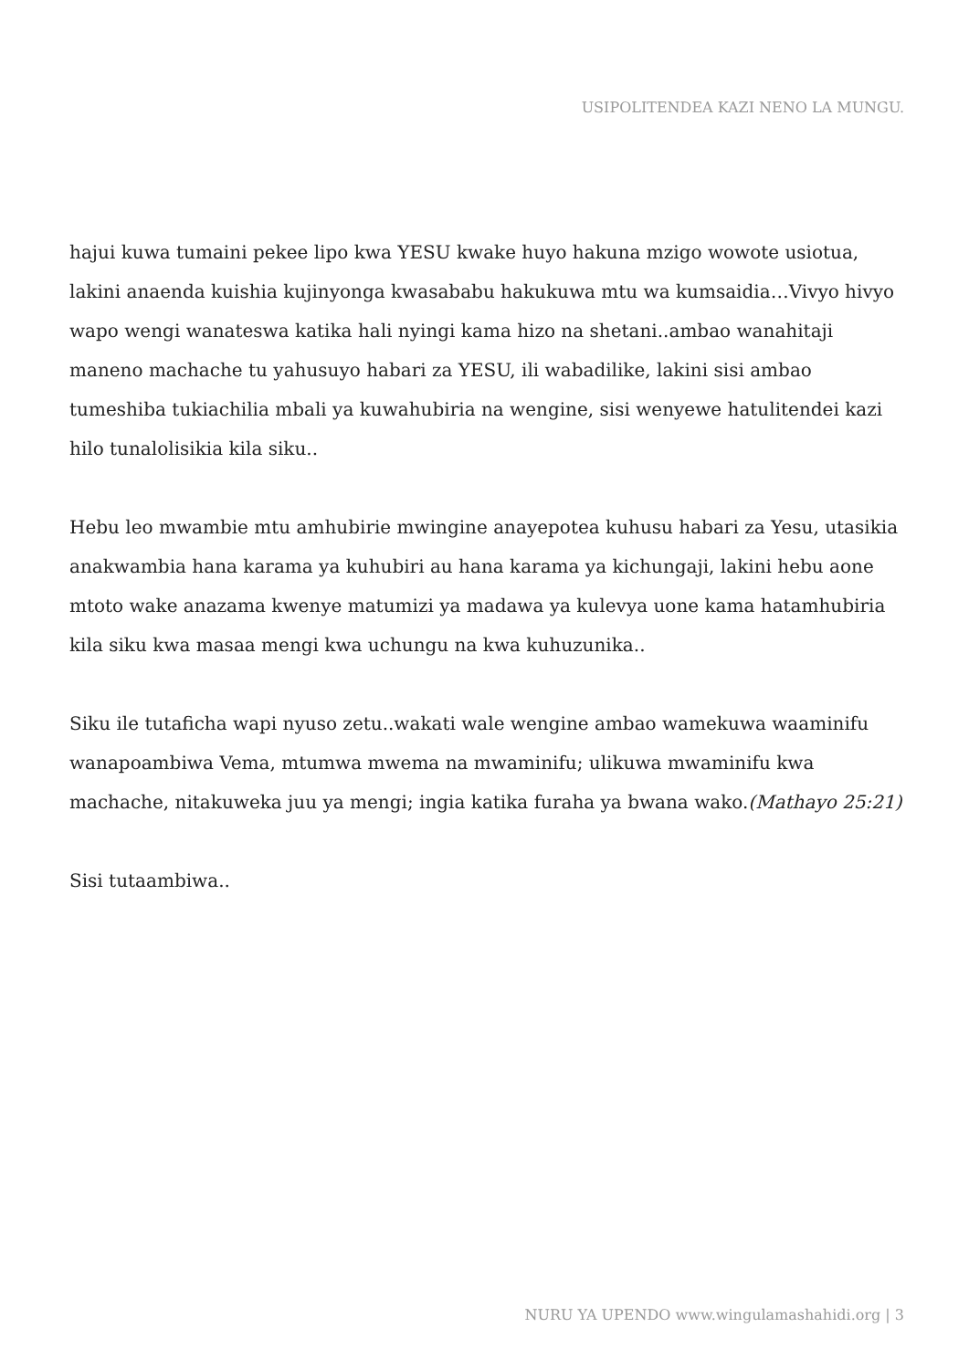USIPOLITENDEA KAZI NENO LA MUNGU.
hajui kuwa tumaini pekee lipo kwa YESU kwake huyo hakuna mzigo wowote usiotua, lakini anaenda kuishia kujinyonga kwasababu hakukuwa mtu wa kumsaidia…Vivyo hivyo wapo wengi wanateswa katika hali nyingi kama hizo na shetani..ambao wanahitaji maneno machache tu yahusuyo habari za YESU, ili wabadilike, lakini sisi ambao tumeshiba tukiachilia mbali ya kuwahubiria na wengine, sisi wenyewe hatulitendei kazi hilo tunalolisikia kila siku..
Hebu leo mwambie mtu amhubirie mwingine anayepotea kuhusu habari za Yesu, utasikia anakwambia hana karama ya kuhubiri au hana karama ya kichungaji, lakini hebu aone mtoto wake anazama kwenye matumizi ya madawa ya kulevya uone kama hatamhubiria kila siku kwa masaa mengi kwa uchungu na kwa kuhuzunika..
Siku ile tutaficha wapi nyuso zetu..wakati wale wengine ambao wamekuwa waaminifu wanapoambiwa Vema, mtumwa mwema na mwaminifu; ulikuwa mwaminifu kwa machache, nitakuweka juu ya mengi; ingia katika furaha ya bwana wako.(Mathayo 25:21)
Sisi tutaambiwa..
NURU YA UPENDO www.wingulamashahidi.org | 3